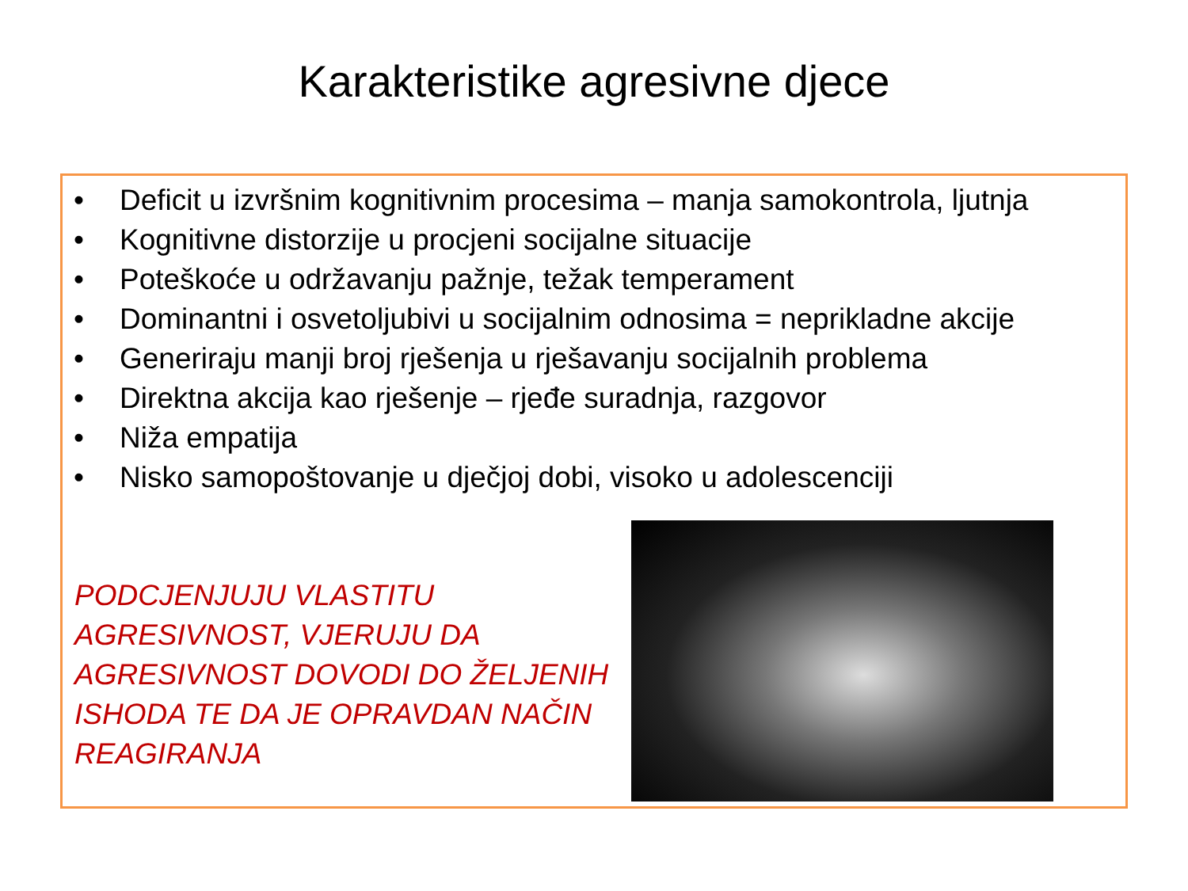Karakteristike agresivne djece
• Deficit u izvršnim kognitivnim procesima – manja samokontrola, ljutnja
• Kognitivne distorzije u procjeni socijalne situacije
• Poteškoće u održavanju pažnje, težak temperament
• Dominantni i osvetoljubivi u socijalnim odnosima = neprikladne akcije
• Generiraju manji broj rješenja u rješavanju socijalnih problema
• Direktna akcija kao rješenje – rjeđe suradnja, razgovor
• Niža empatija
• Nisko samopoštovanje u dječjoj dobi, visoko u adolescenciji
PODCJENJUJU VLASTITU AGRESIVNOST, VJERUJU DA AGRESIVNOST DOVODI DO ŽELJENIH ISHODA TE DA JE OPRAVDAN NAČIN REAGIRANJA